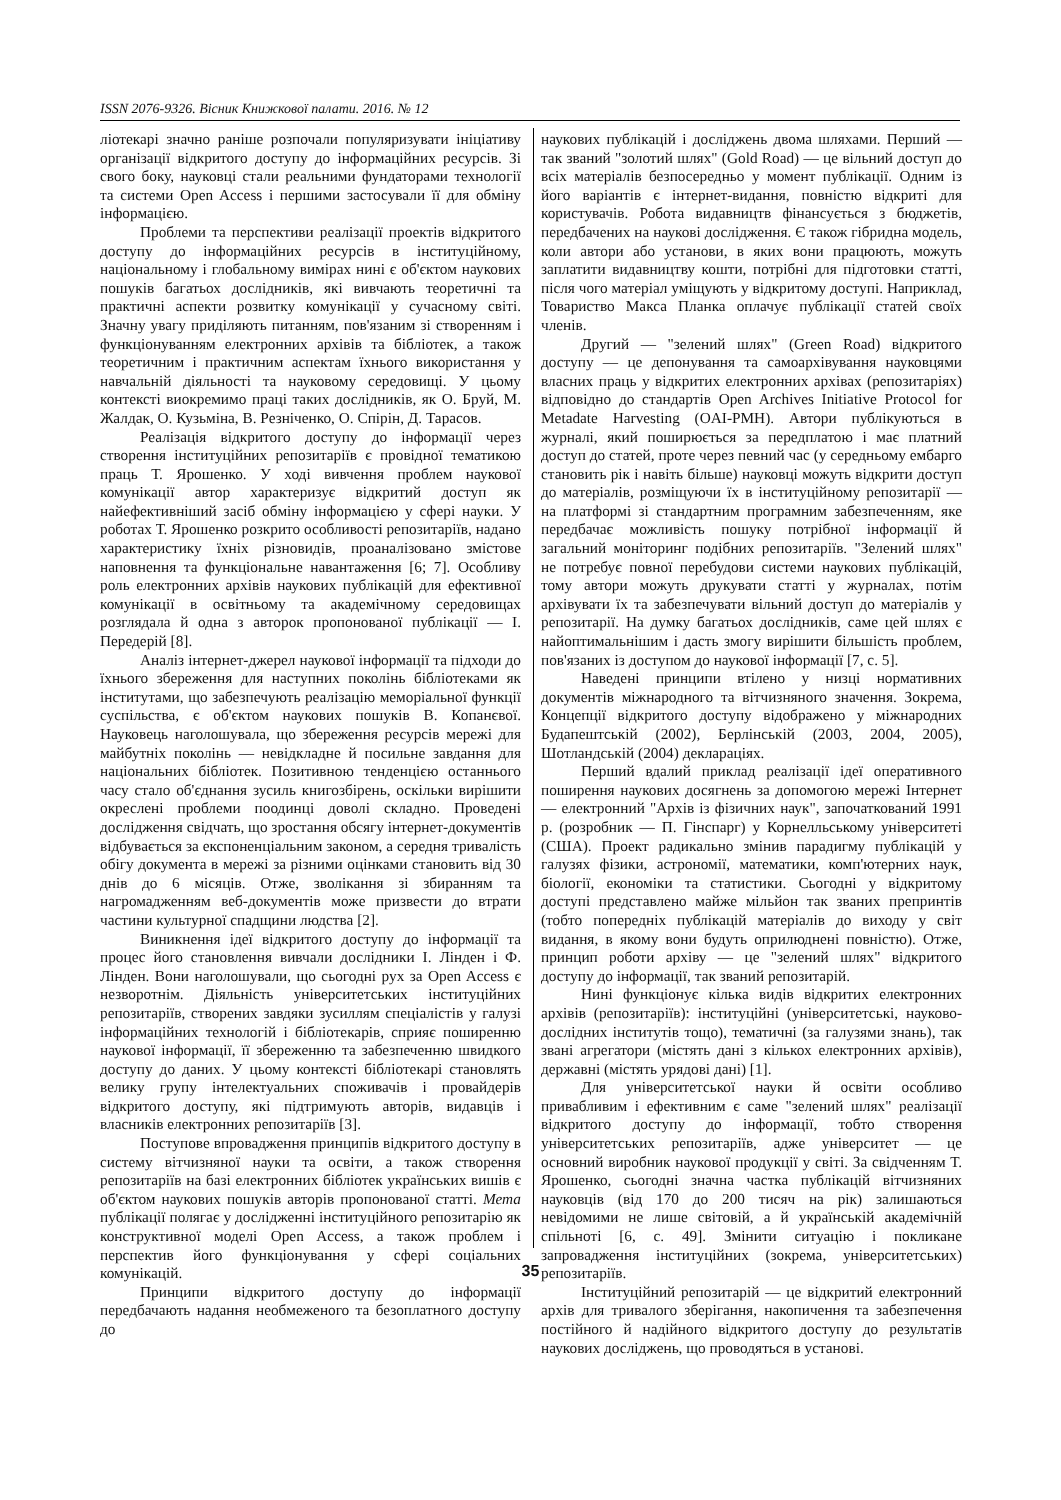ISSN 2076-9326. Вісник Книжкової палати. 2016. № 12
ліотекарі значно раніше розпочали популяризувати ініціативу організації відкритого доступу до інформаційних ресурсів. Зі свого боку, науковці стали реальними фундаторами технології та системи Open Access і першими застосували її для обміну інформацією.
Проблеми та перспективи реалізації проектів відкритого доступу до інформаційних ресурсів в інституційному, національному і глобальному вимірах нині є об'єктом наукових пошуків багатьох дослідників, які вивчають теоретичні та практичні аспекти розвитку комунікації у сучасному світі. Значну увагу приділяють питанням, пов'язаним зі створенням і функціонуванням електронних архівів та бібліотек, а також теоретичним і практичним аспектам їхнього використання у навчальній діяльності та науковому середовищі. У цьому контексті виокремимо праці таких дослідників, як О. Бруй, М. Жалдак, О. Кузьміна, В. Резніченко, О. Спірін, Д. Тарасов.
Реалізація відкритого доступу до інформації через створення інституційних репозитаріїв є провідної тематикою праць Т. Ярошенко. У ході вивчення проблем наукової комунікації автор характеризує відкритий доступ як найефективніший засіб обміну інформацією у сфері науки. У роботах Т. Ярошенко розкрито особливості репозитаріїв, надано характеристику їхніх різновидів, проаналізовано змістове наповнення та функціональне навантаження [6; 7]. Особливу роль електронних архівів наукових публікацій для ефективної комунікації в освітньому та академічному середовищах розглядала й одна з авторок пропонованої публікації — І. Передерій [8].
Аналіз інтернет-джерел наукової інформації та підходи до їхнього збереження для наступних поколінь бібліотеками як інститутами, що забезпечують реалізацію меморіальної функції суспільства, є об'єктом наукових пошуків В. Копанєвої. Науковець наголошувала, що збереження ресурсів мережі для майбутніх поколінь — невідкладне й посильне завдання для національних бібліотек. Позитивною тенденцією останнього часу стало об'єднання зусиль книгозбірень, оскільки вирішити окреслені проблеми поодинці доволі складно. Проведені дослідження свідчать, що зростання обсягу інтернет-документів відбувається за експоненціальним законом, а середня тривалість обігу документа в мережі за різними оцінками становить від 30 днів до 6 місяців. Отже, зволікання зі збиранням та нагромадженням веб-документів може призвести до втрати частини культурної спадщини людства [2].
Виникнення ідеї відкритого доступу до інформації та процес його становлення вивчали дослідники І. Лінден і Ф. Лінден. Вони наголошували, що сьогодні рух за Open Access є незворотнім. Діяльність університетських інституційних репозитаріїв, створених завдяки зусиллям спеціалістів у галузі інформаційних технологій і бібліотекарів, сприяє поширенню наукової інформації, її збереженню та забезпеченню швидкого доступу до даних. У цьому контексті бібліотекарі становлять велику групу інтелектуальних споживачів і провайдерів відкритого доступу, які підтримують авторів, видавців і власників електронних репозитаріїв [3].
Поступове впровадження принципів відкритого доступу в систему вітчизняної науки та освіти, а також створення репозитаріїв на базі електронних бібліотек українських вишів є об'єктом наукових пошуків авторів пропонованої статті. Мета публікації полягає у дослідженні інституційного репозитарію як конструктивної моделі Open Access, а також проблем і перспектив його функціонування у сфері соціальних комунікацій.
Принципи відкритого доступу до інформації передбачають надання необмеженого та безоплатного доступу до
наукових публікацій і досліджень двома шляхами. Перший — так званий "золотий шлях" (Gold Road) — це вільний доступ до всіх матеріалів безпосередньо у момент публікації. Одним із його варіантів є інтернет-видання, повністю відкриті для користувачів. Робота видавництв фінансується з бюджетів, передбачених на наукові дослідження. Є також гібридна модель, коли автори або установи, в яких вони працюють, можуть заплатити видавництву кошти, потрібні для підготовки статті, після чого матеріал уміщують у відкритому доступі. Наприклад, Товариство Макса Планка оплачує публікації статей своїх членів.
Другий — "зелений шлях" (Green Road) відкритого доступу — це депонування та самоархівування науковцями власних праць у відкритих електронних архівах (репозитаріях) відповідно до стандартів Open Archives Initiative Protocol for Metadate Harvesting (OAI-PMH). Автори публікуються в журналі, який поширюється за передплатою і має платний доступ до статей, проте через певний час (у середньому ембарго становить рік і навіть більше) науковці можуть відкрити доступ до матеріалів, розміщуючи їх в інституційному репозитарії — на платформі зі стандартним програмним забезпеченням, яке передбачає можливість пошуку потрібної інформації й загальний моніторинг подібних репозитаріїв. "Зелений шлях" не потребує повної перебудови системи наукових публікацій, тому автори можуть друкувати статті у журналах, потім архівувати їх та забезпечувати вільний доступ до матеріалів у репозитарії. На думку багатьох дослідників, саме цей шлях є найоптимальнішим і дасть змогу вирішити більшість проблем, пов'язаних із доступом до наукової інформації [7, с. 5].
Наведені принципи втілено у низці нормативних документів міжнародного та вітчизняного значення. Зокрема, Концепції відкритого доступу відображено у міжнародних Будапештській (2002), Берлінській (2003, 2004, 2005), Шотландській (2004) деклараціях.
Перший вдалий приклад реалізації ідеї оперативного поширення наукових досягнень за допомогою мережі Інтернет — електронний "Архів із фізичних наук", започаткований 1991 р. (розробник — П. Гінспарг) у Корнелльському університеті (США). Проект радикально змінив парадигму публікацій у галузях фізики, астрономії, математики, комп'ютерних наук, біології, економіки та статистики. Сьогодні у відкритому доступі представлено майже мільйон так званих препринтів (тобто попередніх публікацій матеріалів до виходу у світ видання, в якому вони будуть оприлюднені повністю). Отже, принцип роботи архіву — це "зелений шлях" відкритого доступу до інформації, так званий репозитарій.
Нині функціонує кілька видів відкритих електронних архівів (репозитаріїв): інституційні (університетські, науково-дослідних інститутів тощо), тематичні (за галузями знань), так звані агрегатори (містять дані з кількох електронних архівів), державні (містять урядові дані) [1].
Для університетської науки й освіти особливо привабливим і ефективним є саме "зелений шлях" реалізації відкритого доступу до інформації, тобто створення університетських репозитаріїв, адже університет — це основний виробник наукової продукції у світі. За свідченням Т. Ярошенко, сьогодні значна частка публікацій вітчизняних науковців (від 170 до 200 тисяч на рік) залишаються невідомими не лише світовій, а й українській академічній спільноті [6, с. 49]. Змінити ситуацію і покликане запровадження інституційних (зокрема, університетських) репозитаріїв.
Інституційний репозитарій — це відкритий електронний архів для тривалого зберігання, накопичення та забезпечення постійного й надійного відкритого доступу до результатів наукових досліджень, що проводяться в установі.
35